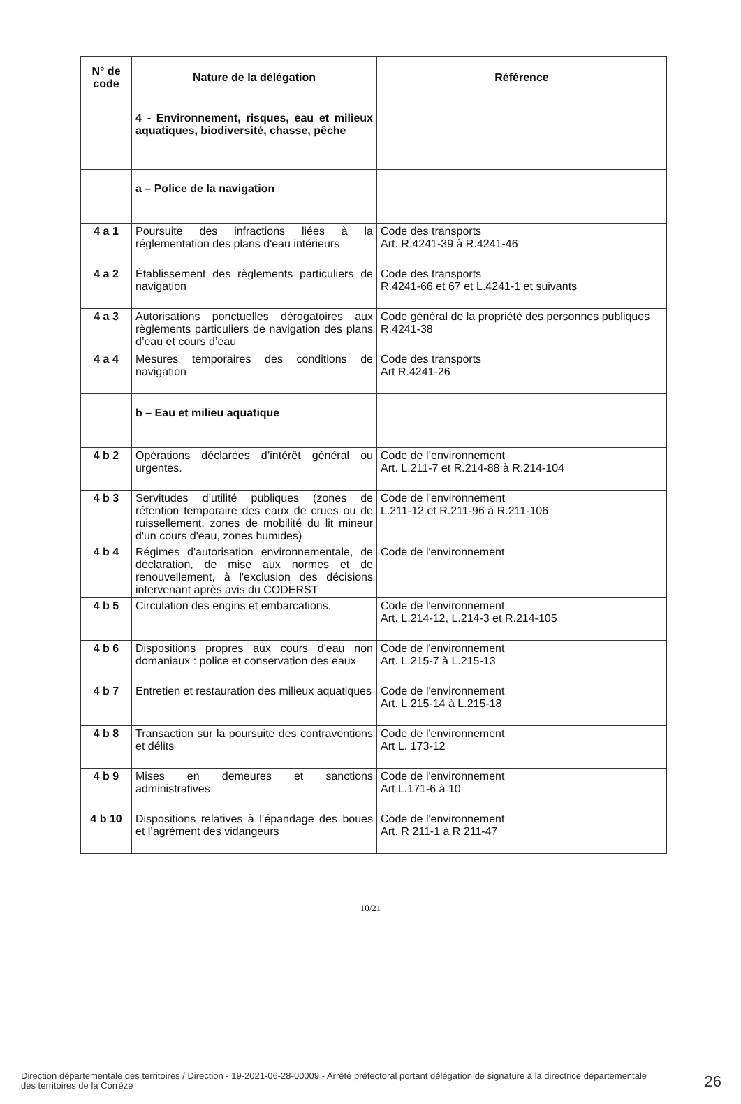| N° de code | Nature de la délégation | Référence |
| --- | --- | --- |
| | 4 - Environnement, risques, eau et milieux aquatiques, biodiversité, chasse, pêche | |
| | a – Police de la navigation | |
| 4 a 1 | Poursuite des infractions liées à la réglementation des plans d'eau intérieurs | Code des transports Art. R.4241-39 à R.4241-46 |
| 4 a 2 | Établissement des règlements particuliers de navigation | Code des transports R.4241-66 et 67 et L.4241-1 et suivants |
| 4 a 3 | Autorisations ponctuelles dérogatoires aux règlements particuliers de navigation des plans d’eau et cours d’eau | Code général de la propriété des personnes publiques R.4241-38 |
| 4 a 4 | Mesures temporaires des conditions de navigation | Code des transports Art R.4241-26 |
| | b – Eau et milieu aquatique | |
| 4 b 2 | Opérations déclarées d’intérêt général ou urgentes. | Code de l’environnement Art. L.211-7 et R.214-88 à R.214-104 |
| 4 b 3 | Servitudes d’utilité publiques (zones de rétention temporaire des eaux de crues ou de ruissellement, zones de mobilité du lit mineur d'un cours d'eau, zones humides) | Code de l’environnement L.211-12 et R.211-96 à R.211-106 |
| 4 b 4 | Régimes d'autorisation environnementale, de déclaration, de mise aux normes et de renouvellement, à l'exclusion des décisions intervenant après avis du CODERST | Code de l'environnement |
| 4 b 5 | Circulation des engins et embarcations. | Code de l'environnement Art. L.214-12, L.214-3 et R.214-105 |
| 4 b 6 | Dispositions propres aux cours d'eau non domaniaux : police et conservation des eaux | Code de l'environnement Art. L.215-7 à L.215-13 |
| 4 b 7 | Entretien et restauration des milieux aquatiques | Code de l'environnement Art. L.215-14 à L.215-18 |
| 4 b 8 | Transaction sur la poursuite des contraventions et délits | Code de l'environnement Art L. 173-12 |
| 4 b 9 | Mises en demeures et sanctions administratives | Code de l'environnement Art L.171-6 à 10 |
| 4 b 10 | Dispositions relatives à l’épandage des boues et l’agrément des vidangeurs | Code de l'environnement Art. R 211-1 à R 211-47 |
10/21
Direction départementale des territoires / Direction - 19-2021-06-28-00009 - Arrêté préfectoral portant délégation de signature à la directrice départementale des territoires de la Corrèze
26